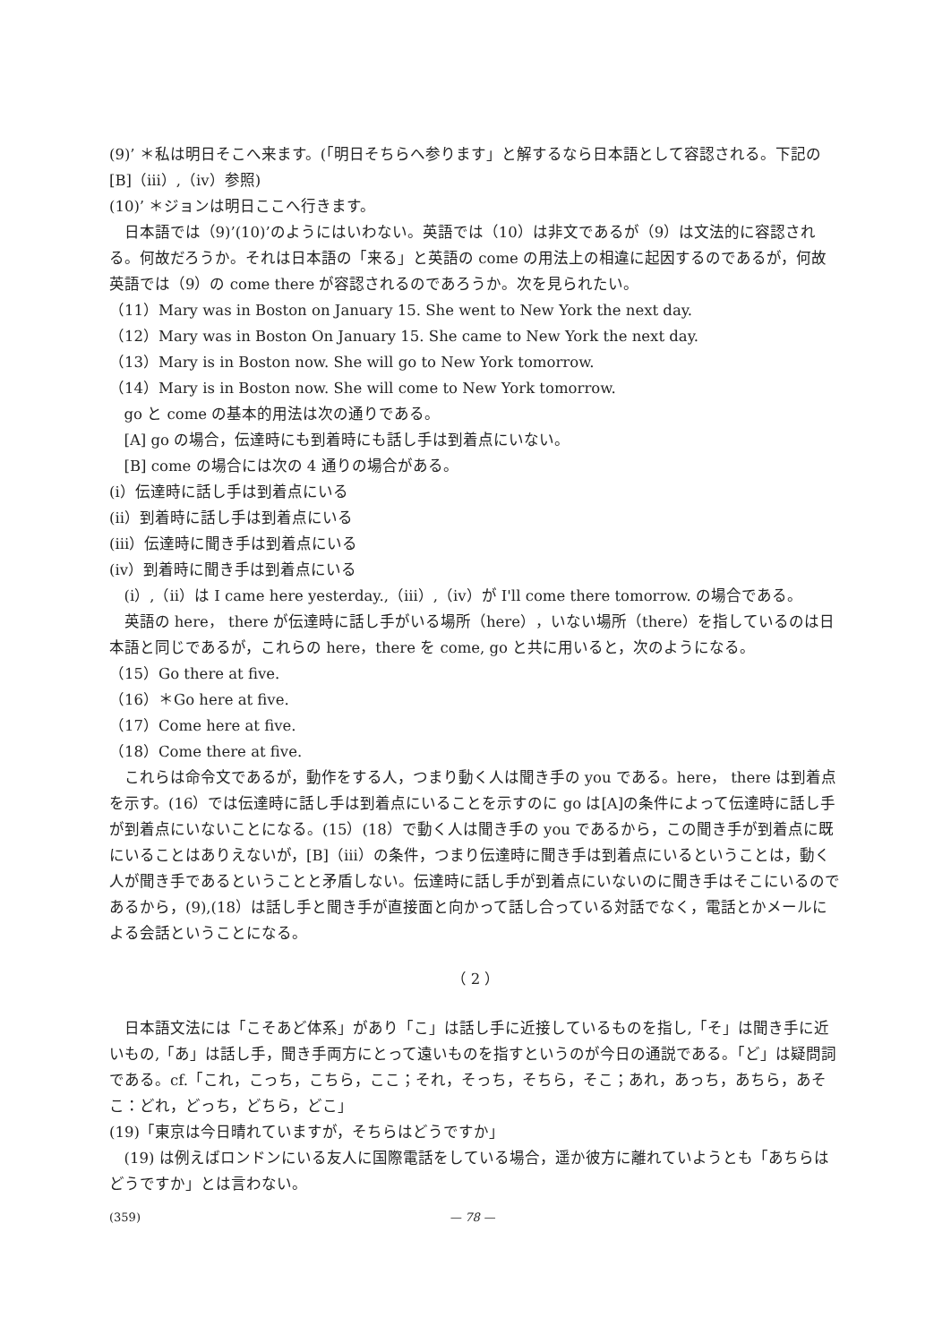(9)’ ＊私は明日そこへ来ます。(「明日そちらへ参ります」と解するなら日本語として容認される。下記の[B]（iii）,（iv）参照)
(10)’ ＊ジョンは明日ここへ行きます。
日本語では（9)’(10)’のようにはいわない。英語では（10）は非文であるが（9）は文法的に容認される。何故だろうか。それは日本語の「来る」と英語の come の用法上の相違に起因するのであるが，何故英語では（9）の come there が容認されるのであろうか。次を見られたい。
（11）Mary was in Boston on January 15. She went to New York the next day.
（12）Mary was in Boston On January 15. She came to New York the next day.
（13）Mary is in Boston now. She will go to New York tomorrow.
（14）Mary is in Boston now. She will come to New York tomorrow.
go と come の基本的用法は次の通りである。
[A] go の場合，伝達時にも到着時にも話し手は到着点にいない。
[B] come の場合には次の 4 通りの場合がある。
(i）伝達時に話し手は到着点にいる
(ii）到着時に話し手は到着点にいる
(iii）伝達時に聞き手は到着点にいる
(iv）到着時に聞き手は到着点にいる
(i）,（ii）は I came here yesterday.,（iii）,（iv）が I'll come there tomorrow. の場合である。
英語の here， there が伝達時に話し手がいる場所（here），いない場所（there）を指しているのは日本語と同じであるが，これらの here，there を come, go と共に用いると，次のようになる。
（15）Go there at five.
（16）＊Go here at five.
（17）Come here at five.
（18）Come there at five.
これらは命令文であるが，動作をする人，つまり動く人は聞き手の you である。here， there は到着点を示す。(16）では伝達時に話し手は到着点にいることを示すのに go は[A]の条件によって伝達時に話し手が到着点にいないことになる。(15）(18）で動く人は聞き手の you であるから，この聞き手が到着点に既にいることはありえないが，[B]（iii）の条件，つまり伝達時に聞き手は到着点にいるということは，動く人が聞き手であるということと矛盾しない。伝達時に話し手が到着点にいないのに聞き手はそこにいるのであるから，(9),(18）は話し手と聞き手が直接面と向かって話し合っている対話でなく，電話とかメールによる会話ということになる。
（ 2 ）
日本語文法には「こそあど体系」があり「こ」は話し手に近接しているものを指し,「そ」は聞き手に近いもの,「あ」は話し手，聞き手両方にとって遠いものを指すというのが今日の通説である。「ど」は疑問詞である。cf.「これ，こっち，こちら，ここ；それ，そっち，そちら，そこ；あれ，あっち，あちら，あそこ：どれ，どっち，どちら，どこ」
(19)「東京は今日晴れていますが，そちらはどうですか」
(19) は例えばロンドンにいる友人に国際電話をしている場合，遥か彼方に離れていようとも「あちらはどうですか」とは言わない。
(359) — 78 —